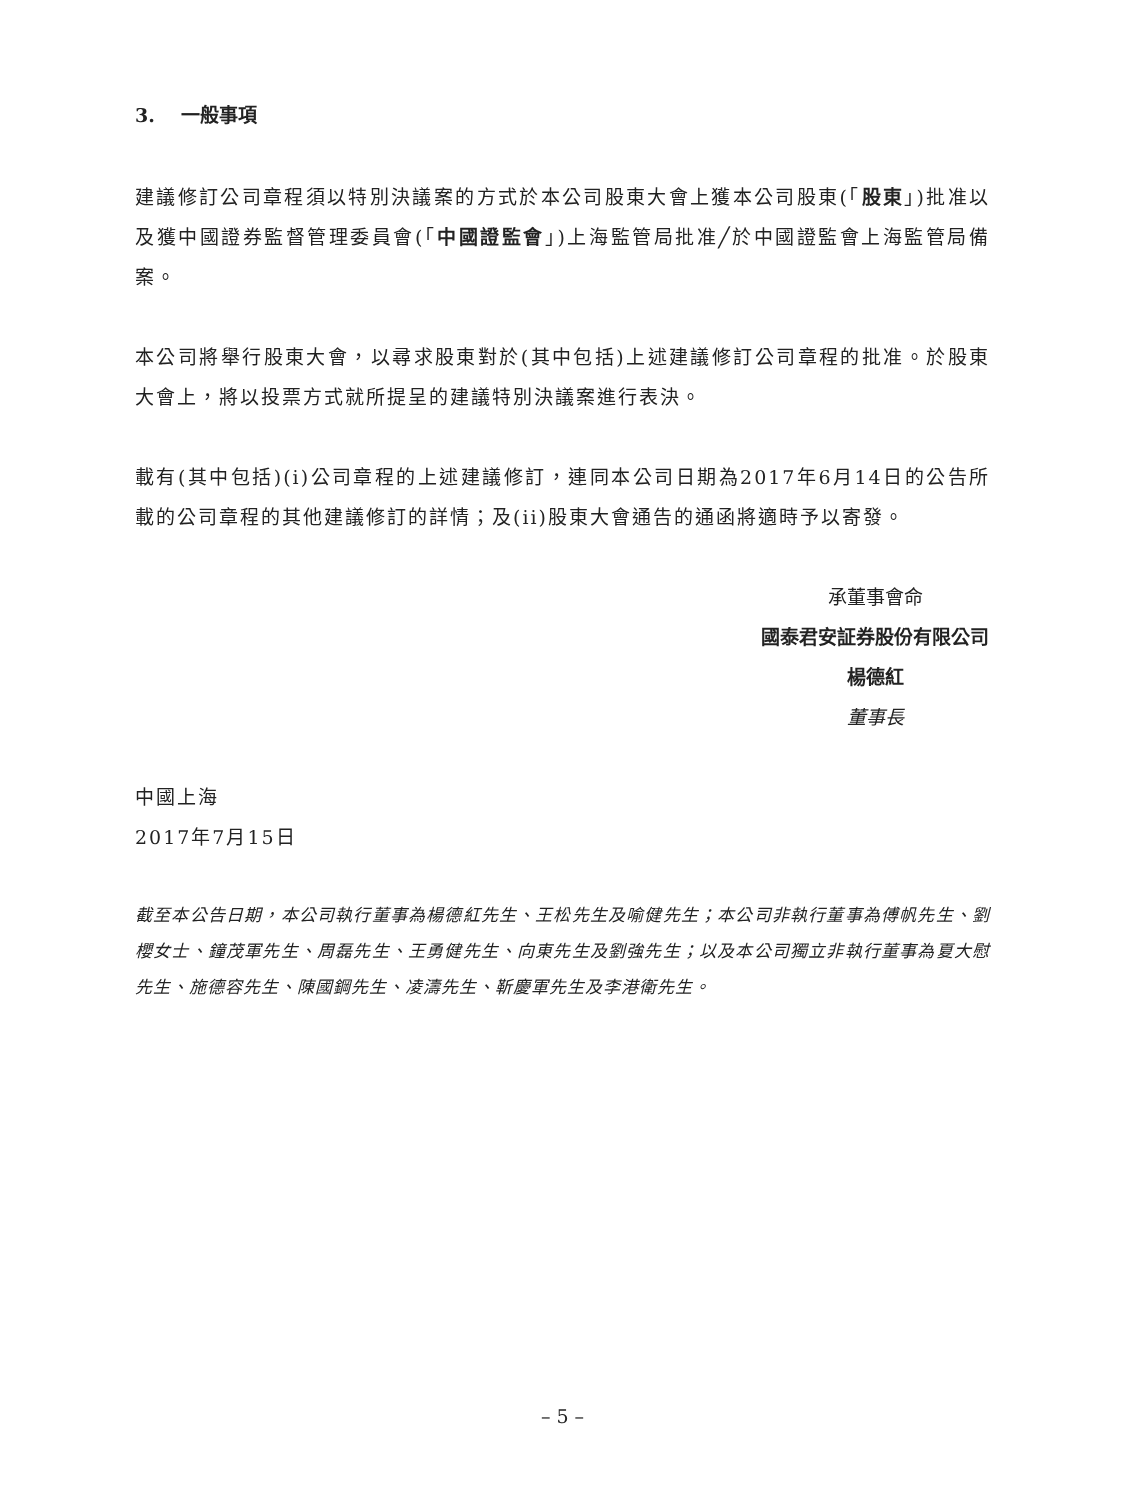3. 一般事項
建議修訂公司章程須以特別決議案的方式於本公司股東大會上獲本公司股東(「股東」)批准以及獲中國證券監督管理委員會(「中國證監會」)上海監管局批准╱於中國證監會上海監管局備案。
本公司將舉行股東大會，以尋求股東對於(其中包括)上述建議修訂公司章程的批准。於股東大會上，將以投票方式就所提呈的建議特別決議案進行表決。
載有(其中包括)(i)公司章程的上述建議修訂，連同本公司日期為2017年6月14日的公告所載的公司章程的其他建議修訂的詳情；及(ii)股東大會通告的通函將適時予以寄發。
承董事會命
國泰君安証券股份有限公司
楊德紅
董事長
中國上海
2017年7月15日
截至本公告日期，本公司執行董事為楊德紅先生、王松先生及喻健先生；本公司非執行董事為傅帆先生、劉櫻女士、鐘茂軍先生、周磊先生、王勇健先生、向東先生及劉強先生；以及本公司獨立非執行董事為夏大慰先生、施德容先生、陳國鋼先生、凌濤先生、靳慶軍先生及李港衛先生。
– 5 –